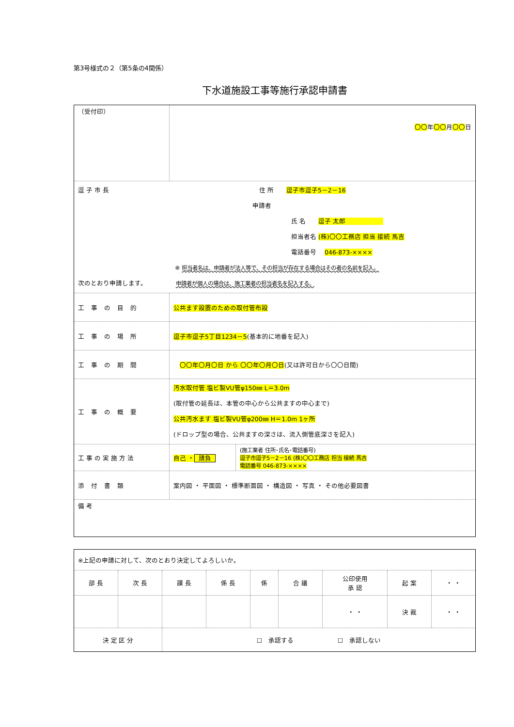第3号様式の２（第5条の4関係）
下水道施設工事等施行承認申請書
| （受付印） | 〇〇 年 〇〇 月 〇〇 日 |
| 逗 子 市 長 住 所 逗子市逗子5－2－16 申請者 氏 名 逗子 太郎 担当者名 (株)〇〇工務店 担当 接続 馬吉 電話番号 046-873-×××× ※ 担当者名は、申請者が法人等で、その担当が存在する場合はその者の名前を記入。 次のとおり申請します。 申請者が個人の場合は、施工業者の担当者名を記入する。 | |
| 工事の目的 | 公共ます設置のための取付管布設 |
| 工事の場所 | 逗子市逗子5丁目1234－5 (基本的に地番を記入) |
| 工事の期間 | 〇〇年〇月〇日 から 〇〇年〇月〇日 (又は許可日から〇〇日間) |
| 工事の概要 | 汚水取付管 塩ビ製VU管φ150㎜ L＝3.0m (取付管の延長は、本管の中心から公共ますの中心まで) 公共汚水ます 塩ビ製VU管φ200㎜ H＝1.0m 1ヶ所 (ドロップ型の場合、公共ますの深さは、流入側管底深さを記入) |
| 工事の実施方法 | / 自己 ・ 請負 / (施工業者 住所･氏名･電話番号) 逗子市逗子5－2－16 (株)〇〇工務店 担当 接続 馬吉 電話番号 046-873-×××× / |
| 添付書類 | 案内図 ・ 平面図 ・ 標準断面図 ・ 構造図 ・ 写真 ・ その他必要図書 |
| 備 考 | |
| ※上記の申請に対して、次のとおり決定してよろしいか。 | | | | | | | | |
| 部 長 | 次 長 | 課 長 | 係 長 | 係 | 合 議 | 公印使用 承 認 | 起 案 | ・ ・ |
| | | | | | | ・ ・ | 決 裁 | ・ ・ |
| 決 定 区 分 | | ☐ 承認する ☐ 承認しない | | | | | | |